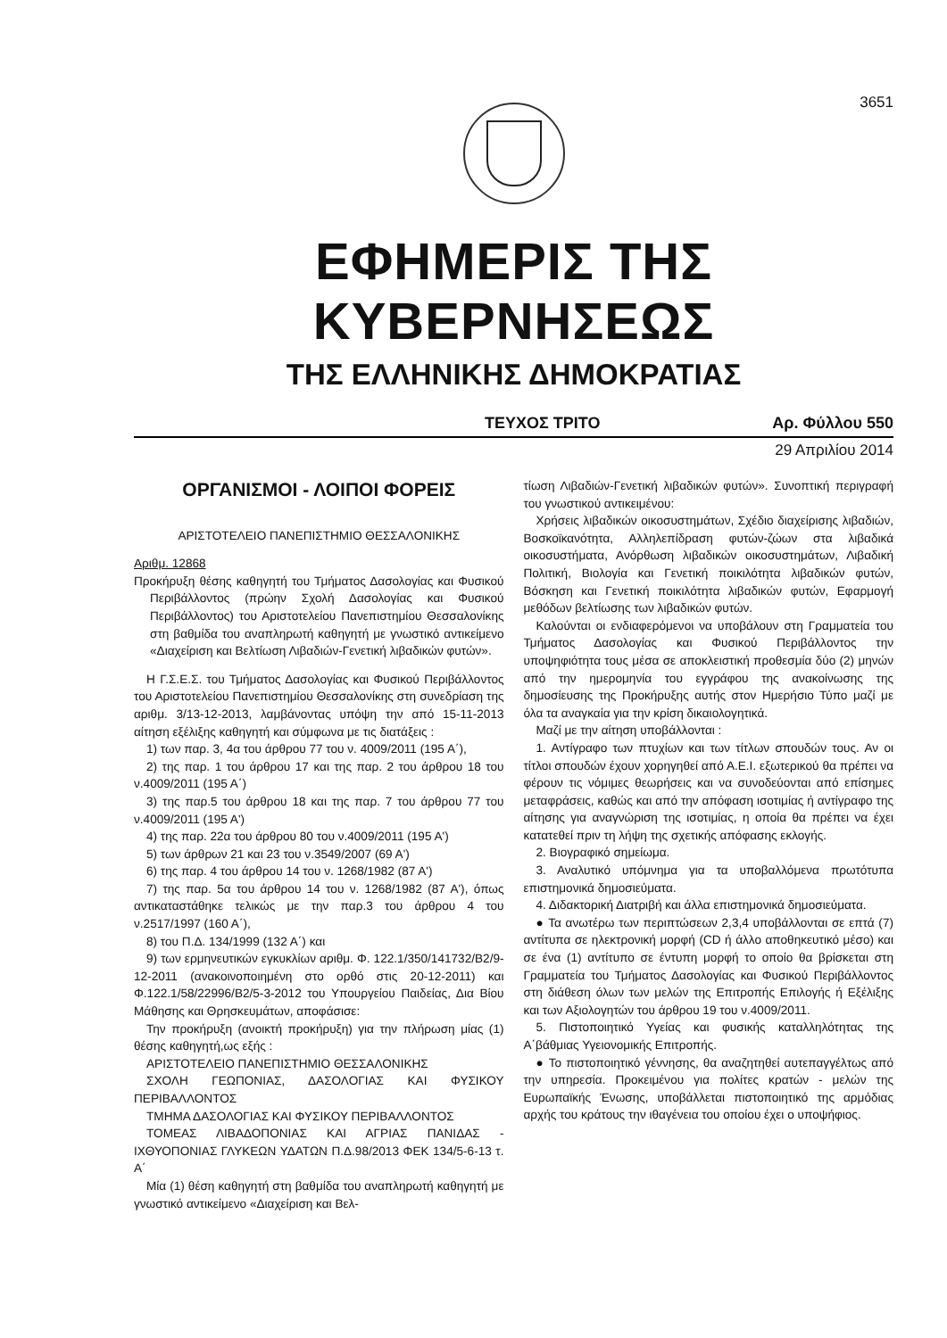3651
ΕΦΗΜΕΡΙΣ ΤΗΣ ΚΥΒΕΡΝΗΣΕΩΣ
ΤΗΣ ΕΛΛΗΝΙΚΗΣ ΔΗΜΟΚΡΑΤΙΑΣ
ΤΕΥΧΟΣ ΤΡΙΤΟ Αρ. Φύλλου 550
29 Απριλίου 2014
ΟΡΓΑΝΙΣΜΟΙ - ΛΟΙΠΟΙ ΦΟΡΕΙΣ
ΑΡΙΣΤΟΤΕΛΕΙΟ ΠΑΝΕΠΙΣΤΗΜΙΟ ΘΕΣΣΑΛΟΝΙΚΗΣ
Αριθμ. 12868
Προκήρυξη θέσης καθηγητή του Τμήματος Δασολογίας και Φυσικού Περιβάλλοντος (πρώην Σχολή Δασολογίας και Φυσικού Περιβάλλοντος) του Αριστοτελείου Πανεπιστημίου Θεσσαλονίκης στη βαθμίδα του αναπληρωτή καθηγητή με γνωστικό αντικείμενο «Διαχείριση και Βελτίωση Λιβαδιών-Γενετική λιβαδικών φυτών».
Η Γ.Σ.Ε.Σ. του Τμήματος Δασολογίας και Φυσικού Περιβάλλοντος του Αριστοτελείου Πανεπιστημίου Θεσσαλονίκης στη συνεδρίαση της αριθμ. 3/13-12-2013, λαμβάνοντας υπόψη την από 15-11-2013 αίτηση εξέλιξης καθηγητή και σύμφωνα με τις διατάξεις :
1) των παρ. 3, 4α του άρθρου 77 του ν. 4009/2011 (195 Α΄),
2) της παρ. 1 του άρθρου 17 και της παρ. 2 του άρθρου 18 του ν.4009/2011 (195 Α΄)
3) της παρ.5 του άρθρου 18 και της παρ. 7 του άρθρου 77 του ν.4009/2011 (195 Α')
4) της παρ. 22α του άρθρου 80 του ν.4009/2011 (195 Α')
5) των άρθρων 21 και 23 του ν.3549/2007 (69 Α')
6) της παρ. 4 του άρθρου 14 του ν. 1268/1982 (87 Α')
7) της παρ. 5α του άρθρου 14 του ν. 1268/1982 (87 Α'), όπως αντικαταστάθηκε τελικώς με την παρ.3 του άρθρου 4 του ν.2517/1997 (160 Α΄),
8) του Π.Δ. 134/1999 (132 Α΄) και
9) των ερμηνευτικών εγκυκλίων αριθμ. Φ. 122.1/350/141732/Β2/9-12-2011 (ανακοινοποιημένη στο ορθό στις 20-12-2011) και Φ.122.1/58/22996/Β2/5-3-2012 του Υπουργείου Παιδείας, Δια Βίου Μάθησης και Θρησκευμάτων, αποφάσισε:
Την προκήρυξη (ανοικτή προκήρυξη) για την πλήρωση μίας (1) θέσης καθηγητή,ως εξής :
ΑΡΙΣΤΟΤΕΛΕΙΟ ΠΑΝΕΠΙΣΤΗΜΙΟ ΘΕΣΣΑΛΟΝΙΚΗΣ
ΣΧΟΛΗ ΓΕΩΠΟΝΙΑΣ, ΔΑΣΟΛΟΓΙΑΣ ΚΑΙ ΦΥΣΙΚΟΥ ΠΕΡΙΒΑΛΛΟΝΤΟΣ
ΤΜΗΜΑ ΔΑΣΟΛΟΓΙΑΣ ΚΑΙ ΦΥΣΙΚΟΥ ΠΕΡΙΒΑΛΛΟΝΤΟΣ
ΤΟΜΕΑΣ ΛΙΒΑΔΟΠΟΝΙΑΣ ΚΑΙ ΑΓΡΙΑΣ ΠΑΝΙΔΑΣ - ΙΧΘΥΟΠΟΝΙΑΣ ΓΛΥΚΕΩΝ ΥΔΑΤΩΝ Π.Δ.98/2013 ΦΕΚ 134/5-6-13 τ. Α΄
Μία (1) θέση καθηγητή στη βαθμίδα του αναπληρωτή καθηγητή με γνωστικό αντικείμενο «Διαχείριση και Βελ-
τίωση Λιβαδιών-Γενετική λιβαδικών φυτών». Συνοπτική περιγραφή του γνωστικού αντικειμένου:
Χρήσεις λιβαδικών οικοσυστημάτων, Σχέδιο διαχείρισης λιβαδιών, Βοσκοϊκανότητα, Αλληλεπίδραση φυτών-ζώων στα λιβαδικά οικοσυστήματα, Ανόρθωση λιβαδικών οικοσυστημάτων, Λιβαδική Πολιτική, Βιολογία και Γενετική ποικιλότητα λιβαδικών φυτών, Βόσκηση και Γενετική ποικιλότητα λιβαδικών φυτών, Εφαρμογή μεθόδων βελτίωσης των λιβαδικών φυτών.
Καλούνται οι ενδιαφερόμενοι να υποβάλουν στη Γραμματεία του Τμήματος Δασολογίας και Φυσικού Περιβάλλοντος την υποψηφιότητα τους μέσα σε αποκλειστική προθεσμία δύο (2) μηνών από την ημερομηνία του εγγράφου της ανακοίνωσης της δημοσίευσης της Προκήρυξης αυτής στον Ημερήσιο Τύπο μαζί με όλα τα αναγκαία για την κρίση δικαιολογητικά.
Μαζί με την αίτηση υποβάλλονται :
1. Αντίγραφο των πτυχίων και των τίτλων σπουδών τους. Αν οι τίτλοι σπουδών έχουν χορηγηθεί από Α.Ε.Ι. εξωτερικού θα πρέπει να φέρουν τις νόμιμες θεωρήσεις και να συνοδεύονται από επίσημες μεταφράσεις, καθώς και από την απόφαση ισοτιμίας ή αντίγραφο της αίτησης για αναγνώριση της ισοτιμίας, η οποία θα πρέπει να έχει κατατεθεί πριν τη λήψη της σχετικής απόφασης εκλογής.
2. Βιογραφικό σημείωμα.
3. Αναλυτικό υπόμνημα για τα υποβαλλόμενα πρωτότυπα επιστημονικά δημοσιεύματα.
4. Διδακτορική Διατριβή και άλλα επιστημονικά δημοσιεύματα.
● Τα ανωτέρω των περιπτώσεων 2,3,4 υποβάλλονται σε επτά (7) αντίτυπα σε ηλεκτρονική μορφή (CD ή άλλο αποθηκευτικό μέσο) και σε ένα (1) αντίτυπο σε έντυπη μορφή το οποίο θα βρίσκεται στη Γραμματεία του Τμήματος Δασολογίας και Φυσικού Περιβάλλοντος στη διάθεση όλων των μελών της Επιτροπής Επιλογής ή Εξέλιξης και των Αξιολογητών του άρθρου 19 του ν.4009/2011.
5. Πιστοποιητικό Υγείας και φυσικής καταλληλότητας της Α΄βάθμιας Υγειονομικής Επιτροπής.
● Το πιστοποιητικό γέννησης, θα αναζητηθεί αυτεπαγγέλτως από την υπηρεσία. Προκειμένου για πολίτες κρατών - μελών της Ευρωπαϊκής Ένωσης, υποβάλλεται πιστοποιητικό της αρμόδιας αρχής του κράτους την ιθαγένεια του οποίου έχει ο υποψήφιος.